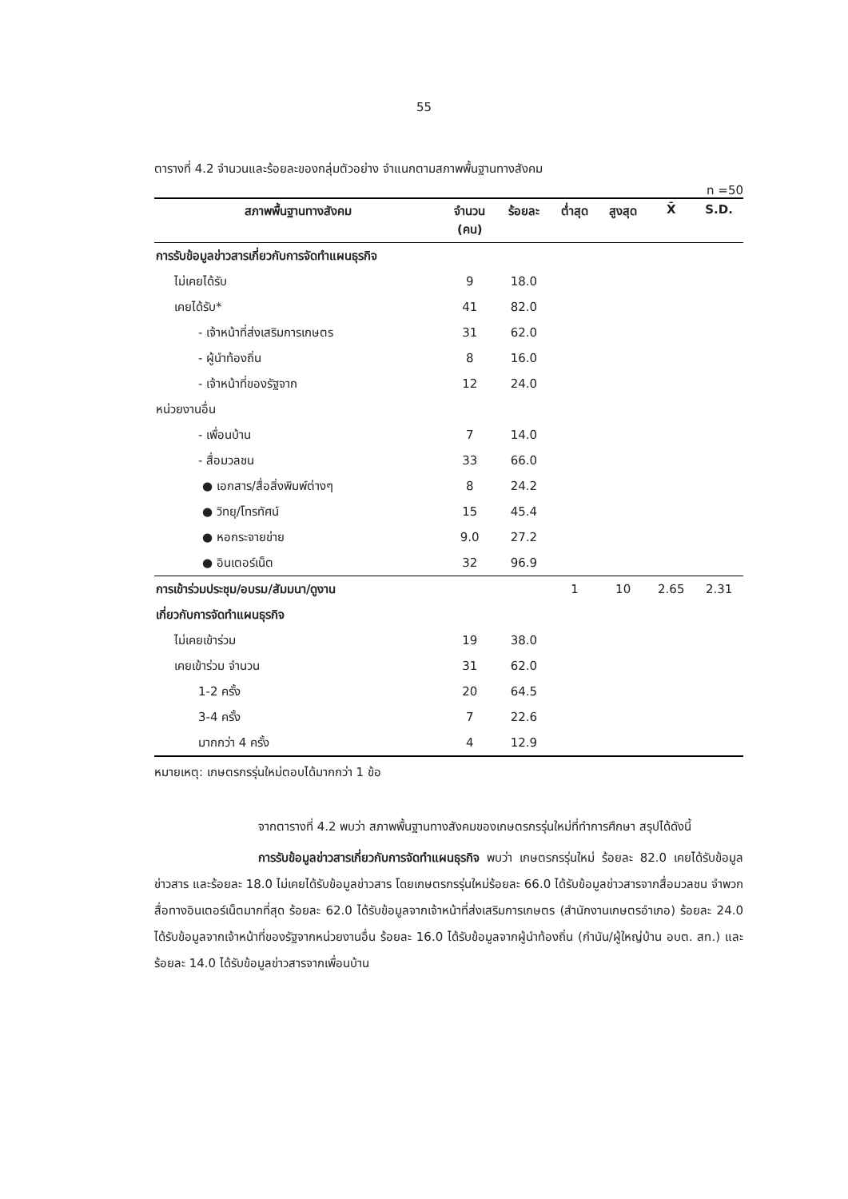55
ตารางที่ 4.2 จำนวนและร้อยละของกลุ่มตัวอย่าง จำแนกตามสภาพพื้นฐานทางสังคม
n =50
| สภาพพื้นฐานทางสังคม | จำนวน (คน) | ร้อยละ | ต่ำสุด | สูงสุด | X̄ | S.D. |
| --- | --- | --- | --- | --- | --- | --- |
| การรับข้อมูลข่าวสารเกี่ยวกับการจัดทำแผนธุรกิจ | | | | | | |
| ไม่เคยได้รับ | 9 | 18.0 | | | | |
| เคยได้รับ* | 41 | 82.0 | | | | |
| - เจ้าหน้าที่ส่งเสริมการเกษตร | 31 | 62.0 | | | | |
| - ผู้นำท้องถิ่น | 8 | 16.0 | | | | |
| - เจ้าหน้าที่ของรัฐจาก | 12 | 24.0 | | | | |
| หน่วยงานอื่น | | | | | | |
| - เพื่อนบ้าน | 7 | 14.0 | | | | |
| - สื่อมวลชน | 33 | 66.0 | | | | |
| ● เอกสาร/สื่อสิ่งพิมพ์ต่างๆ | 8 | 24.2 | | | | |
| ● วิทยุ/โทรทัศน์ | 15 | 45.4 | | | | |
| ● หอกระจายข่าย | 9.0 | 27.2 | | | | |
| ● อินเตอร์เน็ต | 32 | 96.9 | | | | |
| การเข้าร่วมประชุม/อบรม/สัมมนา/ดูงาน | | | 1 | 10 | 2.65 | 2.31 |
| เกี่ยวกับการจัดทำแผนธุรกิจ | | | | | | |
| ไม่เคยเข้าร่วม | 19 | 38.0 | | | | |
| เคยเข้าร่วม จำนวน | 31 | 62.0 | | | | |
| 1-2 ครั้ง | 20 | 64.5 | | | | |
| 3-4 ครั้ง | 7 | 22.6 | | | | |
| มากกว่า 4 ครั้ง | 4 | 12.9 | | | | |
หมายเหตุ: เกษตรกรรุ่นใหม่ตอบได้มากกว่า 1 ข้อ
จากตารางที่ 4.2 พบว่า สภาพพื้นฐานทางสังคมของเกษตรกรรุ่นใหม่ที่ทำการศึกษา สรุปได้ดังนี้
การรับข้อมูลข่าวสารเกี่ยวกับการจัดทำแผนธุรกิจ พบว่า เกษตรกรรุ่นใหม่ ร้อยละ 82.0 เคยได้รับข้อมูลข่าวสาร และร้อยละ 18.0 ไม่เคยได้รับข้อมูลข่าวสาร โดยเกษตรกรรุ่นใหม่ร้อยละ 66.0 ได้รับข้อมูลข่าวสารจากสื่อมวลชน จำพวกสื่อทางอินเตอร์เน็ตมากที่สุด ร้อยละ 62.0 ได้รับข้อมูลจากเจ้าหน้าที่ส่งเสริมการเกษตร (สำนักงานเกษตรอำเภอ) ร้อยละ 24.0 ได้รับข้อมูลจากเจ้าหน้าที่ของรัฐจากหน่วยงานอื่น ร้อยละ 16.0 ได้รับข้อมูลจากผู้นำท้องถิ่น (กำนัน/ผู้ใหญ่บ้าน อบต. สท.) และร้อยละ 14.0 ได้รับข้อมูลข่าวสารจากเพื่อนบ้าน